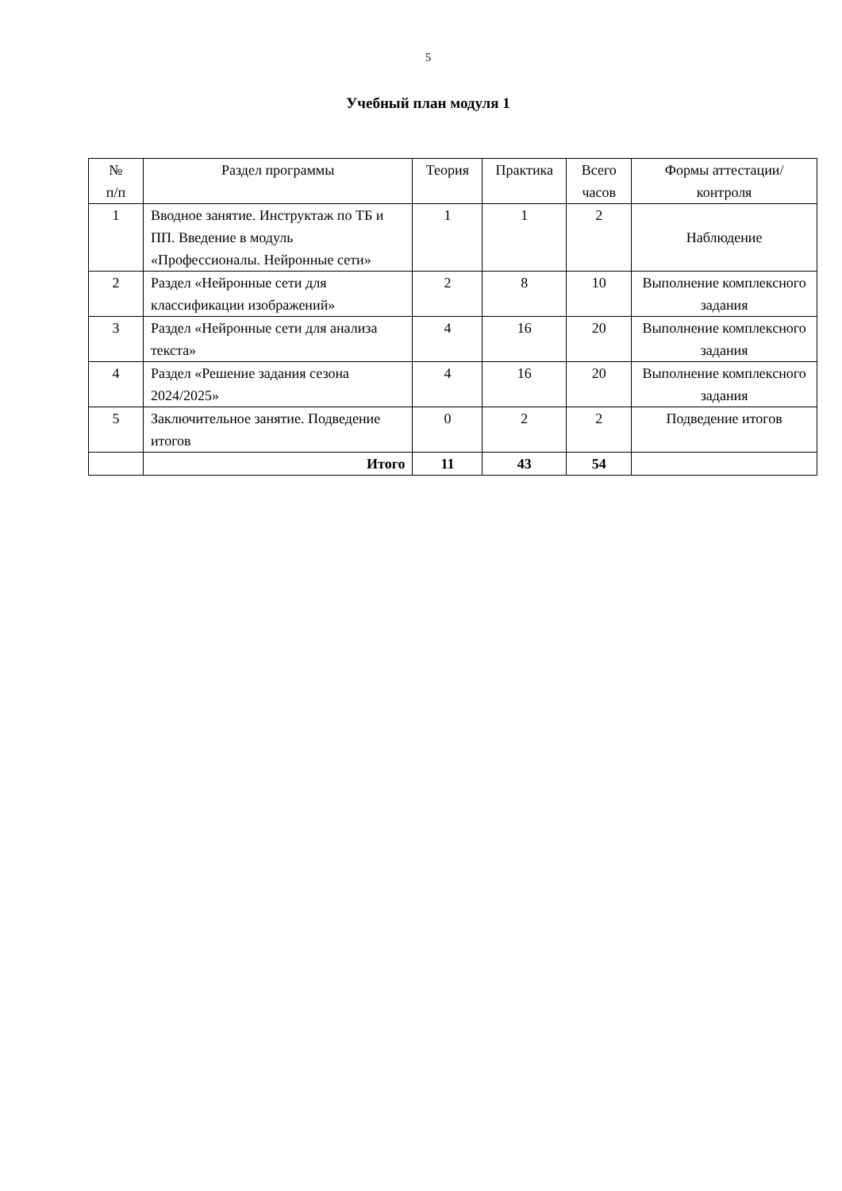5
Учебный план модуля 1
| № п/п | Раздел программы | Теория | Практика | Всего часов | Формы аттестации/контроля |
| --- | --- | --- | --- | --- | --- |
| 1 | Вводное занятие. Инструктаж по ТБ и ПП. Введение в модуль «Профессионалы. Нейронные сети» | 1 | 1 | 2 | Наблюдение |
| 2 | Раздел «Нейронные сети для классификации изображений» | 2 | 8 | 10 | Выполнение комплексного задания |
| 3 | Раздел «Нейронные сети для анализа текста» | 4 | 16 | 20 | Выполнение комплексного задания |
| 4 | Раздел «Решение задания сезона 2024/2025» | 4 | 16 | 20 | Выполнение комплексного задания |
| 5 | Заключительное занятие. Подведение итогов | 0 | 2 | 2 | Подведение итогов |
| | Итого | 11 | 43 | 54 | |